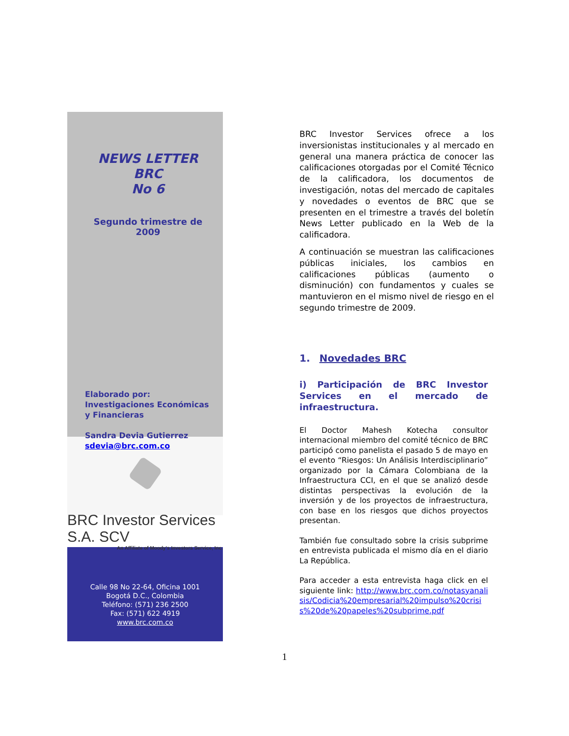NEWS LETTER BRC
No 6
Segundo trimestre de 2009
Elaborado por:
Investigaciones Económicas y Financieras
Sandra Devia Gutierrez
sdevia@brc.com.co
BRC Investor Services S.A. SCV
An Affiliate of Moody's Investors Service, Inc.
Calle 98 No 22-64, Oficina 1001
Bogotá D.C., Colombia
Teléfono: (571) 236 2500
Fax: (571) 622 4919
www.brc.com.co
BRC Investor Services ofrece a los inversionistas institucionales y al mercado en general una manera práctica de conocer las calificaciones otorgadas por el Comité Técnico de la calificadora, los documentos de investigación, notas del mercado de capitales y novedades o eventos de BRC que se presenten en el trimestre a través del boletín News Letter publicado en la Web de la calificadora.
A continuación se muestran las calificaciones públicas iniciales, los cambios en calificaciones públicas (aumento o disminución) con fundamentos y cuales se mantuvieron en el mismo nivel de riesgo en el segundo trimestre de 2009.
1. Novedades BRC
i) Participación de BRC Investor Services en el mercado de infraestructura.
El Doctor Mahesh Kotecha consultor internacional miembro del comité técnico de BRC participó como panelista el pasado 5 de mayo en el evento “Riesgos: Un Análisis Interdisciplinario” organizado por la Cámara Colombiana de la Infraestructura CCI, en el que se analizó desde distintas perspectivas la evolución de la inversión y de los proyectos de infraestructura, con base en los riesgos que dichos proyectos presentan.
También fue consultado sobre la crisis subprime en entrevista publicada el mismo día en el diario La República.
Para acceder a esta entrevista haga click en el siguiente link: http://www.brc.com.co/notasyanalisis/Codicia%20empresarial%20impulso%20crisis%20de%20papeles%20subprime.pdf
1